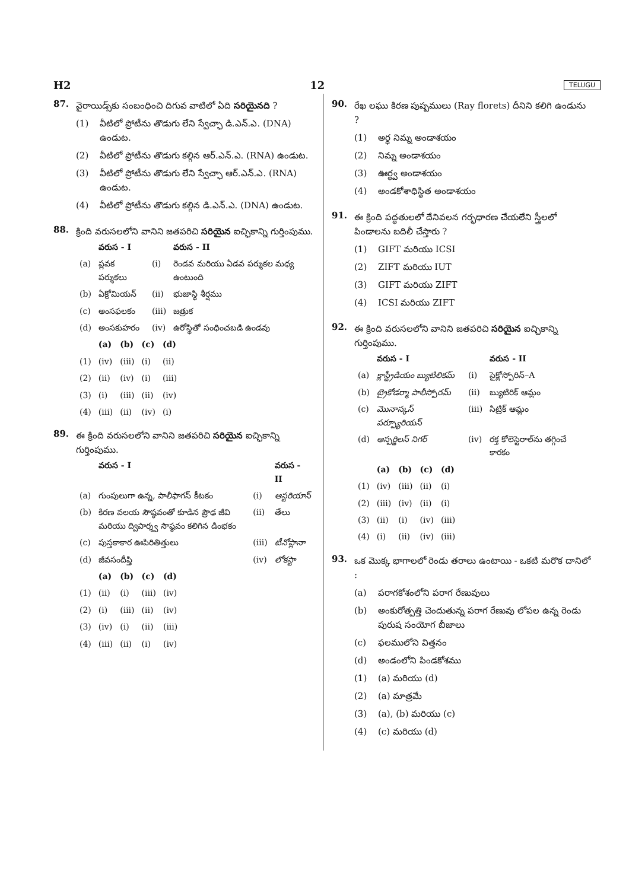H2 12 TELUGU
87.
వైరాయిడ్స్‌కు సంబంధించి దిగువ వాటిలో ఏది సరియైనది ?
(1) వీటిలో ప్రోటీను తొడుగు లేని స్వేచ్ఛా డి.ఎన్.ఎ. (DNA) ఉండుట.
(2) వీటిలో ప్రోటీను తొడుగు కల్గిన ఆర్.ఎన్.ఎ. (RNA) ఉండుట.
(3) వీటిలో ప్రోటీను తొడుగు లేని స్వేచ్ఛా ఆర్.ఎన్.ఎ. (RNA) ఉండుట.
(4) వీటిలో ప్రోటీను తొడుగు కల్గిన డి.ఎన్.ఎ. (DNA) ఉండుట.
88.
క్రింది వరుసలలోని వానిని జతపరిచి సరియైన ఐచ్ఛికాన్ని గుర్తింపుము.
| | వరుస - I | | వరుస - II |
| --- | --- | --- | --- |
| (a) | ప్లవక పర్శుకలు | (i) | రెండవ మరియు ఏడవ పర్శుకల మధ్య ఉంటుంది |
| (b) | ఏక్రోమియన్ | (ii) | భుజాస్థి శీర్షము |
| (c) | అంసఫలకం | (iii) | జత్రుక |
| (d) | అంసకుహరం | (iv) | ఉరోస్థితో సంధించబడి ఉండవు |
| | (a) | (b) | (c) | (d) |
| --- | --- | --- | --- | --- |
| (1) | (iv) | (iii) | (i) | (ii) |
| (2) | (ii) | (iv) | (i) | (iii) |
| (3) | (i) | (iii) | (ii) | (iv) |
| (4) | (iii) | (ii) | (iv) | (i) |
89.
ఈ క్రింది వరుసలలోని వానిని జతపరిచి సరియైన ఐచ్ఛికాన్ని గుర్తింపుము.
| | వరుస - I | | వరుస - II |
| --- | --- | --- | --- |
| (a) | గుంపులుగా ఉన్న, పాలీఫాగస్ కీటకం | (i) | ఆస్టరియాస్ |
| (b) | కిరణ వలయ సౌష్ఠవంతో కూడిన ప్రౌఢ జీవి మరియు ద్విపార్శ్వ సౌష్ఠవం కలిగిన డింభకం | (ii) | తేలు |
| (c) | పుస్తకాకార ఊపిరితిత్తులు | (iii) | టీనోప్లానా |
| (d) | జీవసందీప్తి | (iv) | లోకస్టా |
| | (a) | (b) | (c) | (d) |
| --- | --- | --- | --- | --- |
| (1) | (ii) | (i) | (iii) | (iv) |
| (2) | (i) | (iii) | (ii) | (iv) |
| (3) | (iv) | (i) | (ii) | (iii) |
| (4) | (iii) | (ii) | (i) | (iv) |
90.
రేఖ లఘు కిరణ పుష్పములు (Ray florets) దీనిని కలిగి ఉండును ?
(1) అర్ధ నిమ్న అండాశయం
(2) నిమ్న అండాశయం
(3) ఊర్ధ్వ అండాశయం
(4) అండకోశాధిస్థిత అండాశయం
91.
ఈ క్రింది పద్ధతులలో దేనివలన గర్భధారణ చేయలేని స్త్రీలలో పిండాలను బదిలీ చేస్తారు ?
(1) GIFT మరియు ICSI
(2) ZIFT మరియు IUT
(3) GIFT మరియు ZIFT
(4) ICSI మరియు ZIFT
92.
ఈ క్రింది వరుసలలోని వానిని జతపరిచి సరియైన ఐచ్ఛికాన్ని గుర్తింపుము.
| | వరుస - I | | వరుస - II |
| --- | --- | --- | --- |
| (a) | క్లాస్ట్రీడియం బ్యుటిలికమ్ | (i) | సైక్లోస్పోరిన్–A |
| (b) | ట్రైకోడర్మా పాలీస్పోరమ్ | (ii) | బ్యుటిరిక్ ఆమ్లం |
| (c) | మొనాస్కస్ పర్ప్యూరియస్ | (iii) | సిట్రిక్ ఆమ్లం |
| (d) | ఆస్పర్జిలస్ నిగర్ | (iv) | రక్త కోలెస్టెరాల్‌ను తగ్గించే కారకం |
| | (a) | (b) | (c) | (d) |
| --- | --- | --- | --- | --- |
| (1) | (iv) | (iii) | (ii) | (i) |
| (2) | (iii) | (iv) | (ii) | (i) |
| (3) | (ii) | (i) | (iv) | (iii) |
| (4) | (i) | (ii) | (iv) | (iii) |
93.
ఒక మొక్క భాగాలలో రెండు తరాలు ఉంటాయి - ఒకటి మరొక దానిలో :
(a) పరాగకోశంలోని పరాగ రేణువులు
(b) అంకురోత్పత్తి చెందుతున్న పరాగ రేణువు లోపల ఉన్న రెండు పురుష సంయోగ బీజాలు
(c) ఫలములోని విత్తనం
(d) అండంలోని పిండకోశము
(1) (a) మరియు (d)
(2) (a) మాత్రమే
(3) (a), (b) మరియు (c)
(4) (c) మరియు (d)